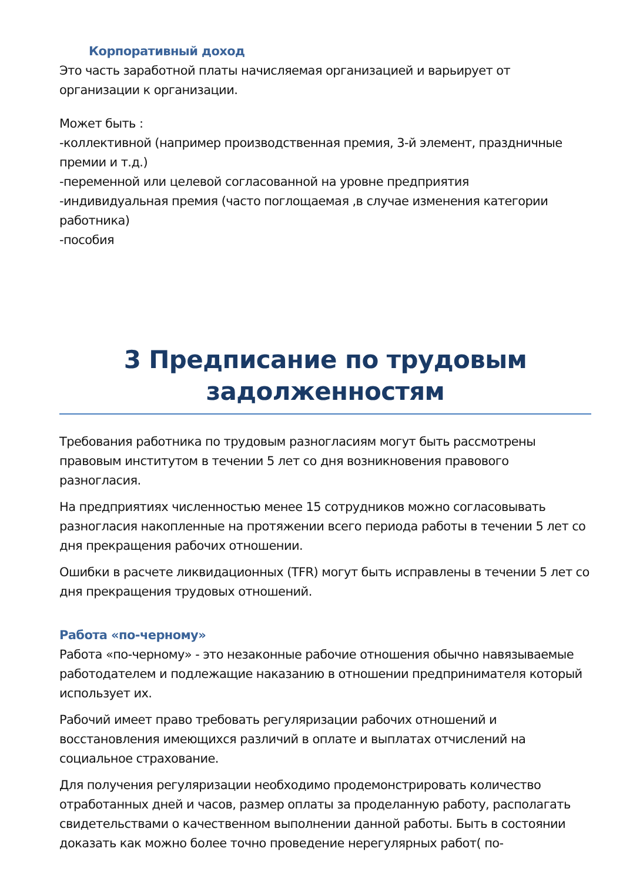Корпоративный доход
Это часть заработной платы начисляемая организацией и варьирует от организации к организации.
Может быть :
-коллективной (например производственная премия, 3-й элемент, праздничные премии и т.д.)
-переменной или целевой согласованной на уровне предприятия
-индивидуальная премия (часто поглощаемая ,в случае изменения категории работника)
-пособия
3 Предписание по трудовым задолженностям
Требования работника по трудовым разногласиям могут быть рассмотрены правовым институтом в течении 5 лет со дня возникновения правового разногласия.
На предприятиях численностью менее 15 сотрудников можно согласовывать разногласия накопленные на протяжении всего периода работы в течении 5 лет со дня прекращения рабочих отношении.
Ошибки в расчете ликвидационных (TFR) могут быть исправлены в течении 5 лет со дня прекращения трудовых отношений.
Работа «по-черному»
Работа «по-черному» - это незаконные рабочие отношения обычно навязываемые работодателем и подлежащие наказанию в отношении предпринимателя который использует их.
Рабочий имеет право требовать регуляризации рабочих отношений и восстановления имеющихся различий в оплате и выплатах отчислений на социальное страхование.
Для получения регуляризации необходимо продемонстрировать количество отработанных дней и часов, размер оплаты за проделанную работу, располагать свидетельствами о качественном выполнении данной работы. Быть в состоянии доказать как можно более точно проведение нерегулярных работ( по-